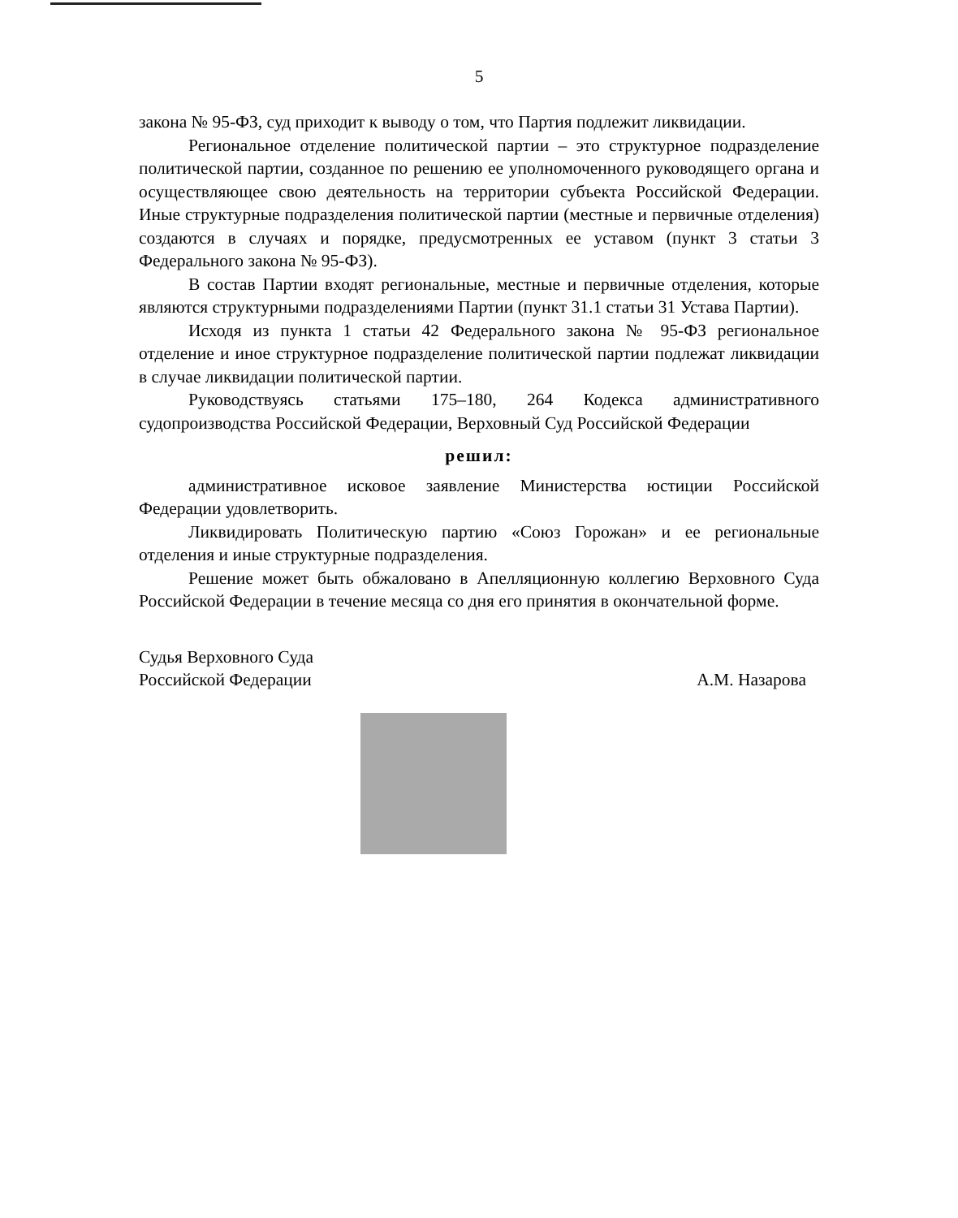5
закона № 95-ФЗ, суд приходит к выводу о том, что Партия подлежит ликвидации.
Региональное отделение политической партии – это структурное подразделение политической партии, созданное по решению ее уполномоченного руководящего органа и осуществляющее свою деятельность на территории субъекта Российской Федерации. Иные структурные подразделения политической партии (местные и первичные отделения) создаются в случаях и порядке, предусмотренных ее уставом (пункт 3 статьи 3 Федерального закона № 95-ФЗ).
В состав Партии входят региональные, местные и первичные отделения, которые являются структурными подразделениями Партии (пункт 31.1 статьи 31 Устава Партии).
Исходя из пункта 1 статьи 42 Федерального закона № 95-ФЗ региональное отделение и иное структурное подразделение политической партии подлежат ликвидации в случае ликвидации политической партии.
Руководствуясь статьями 175–180, 264 Кодекса административного судопроизводства Российской Федерации, Верховный Суд Российской Федерации
решил:
административное исковое заявление Министерства юстиции Российской Федерации удовлетворить.
Ликвидировать Политическую партию «Союз Горожан» и ее региональные отделения и иные структурные подразделения.
Решение может быть обжаловано в Апелляционную коллегию Верховного Суда Российской Федерации в течение месяца со дня его принятия в окончательной форме.
Судья Верховного Суда
Российской Федерации
А.М. Назарова